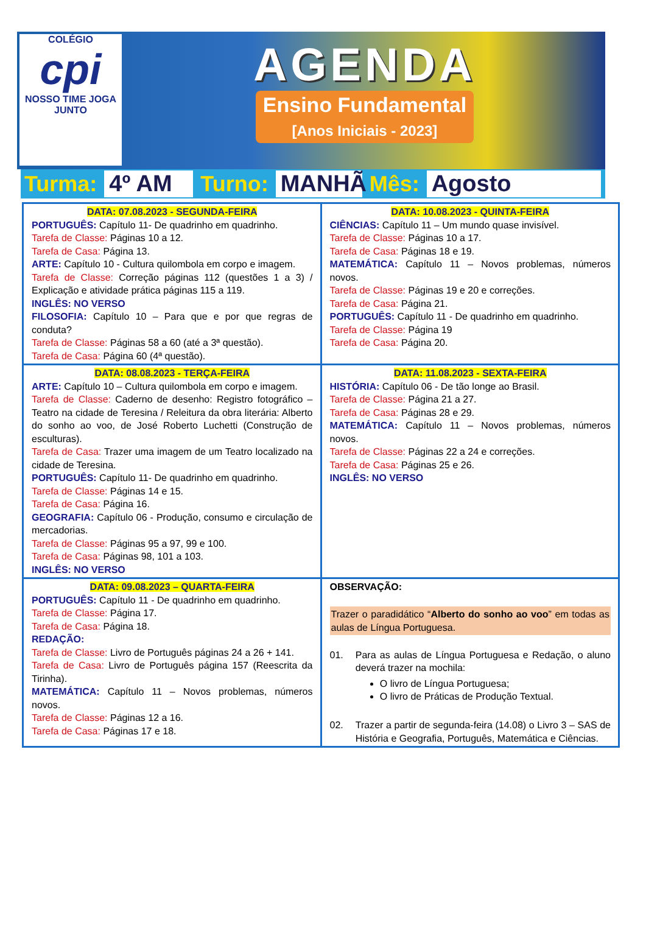COLÉGIO
cpi
NOSSO TIME JOGA JUNTO
AGENDA
Ensino Fundamental
[Anos Iniciais - 2023]
Turma: 4º AM Turno: MANHÃ Mês: Agosto
| DATA: 07.08.2023 - SEGUNDA-FEIRA PORTUGUÊS: Capítulo 11- De quadrinho em quadrinho. Tarefa de Classe: Páginas 10 a 12. Tarefa de Casa: Página 13. ARTE: Capítulo 10 - Cultura quilombola em corpo e imagem. Tarefa de Classe: Correção páginas 112 (questões 1 a 3) / Explicação e atividade prática páginas 115 a 119. INGLÊS: NO VERSO FILOSOFIA: Capítulo 10 – Para que e por que regras de conduta? Tarefa de Classe: Páginas 58 a 60 (até a 3ª questão). Tarefa de Casa: Página 60 (4ª questão). | DATA: 10.08.2023 - QUINTA-FEIRA CIÊNCIAS: Capítulo 11 – Um mundo quase invisível. Tarefa de Classe: Páginas 10 a 17. Tarefa de Casa: Páginas 18 e 19. MATEMÁTICA: Capítulo 11 – Novos problemas, números novos. Tarefa de Classe: Páginas 19 e 20 e correções. Tarefa de Casa: Página 21. PORTUGUÊS: Capítulo 11 - De quadrinho em quadrinho. Tarefa de Classe: Página 19 Tarefa de Casa: Página 20. |
| DATA: 08.08.2023 - TERÇA-FEIRA ARTE: Capítulo 10 – Cultura quilombola em corpo e imagem. Tarefa de Classe: Caderno de desenho: Registro fotográfico – Teatro na cidade de Teresina / Releitura da obra literária: Alberto do sonho ao voo, de José Roberto Luchetti (Construção de esculturas). Tarefa de Casa: Trazer uma imagem de um Teatro localizado na cidade de Teresina. PORTUGUÊS: Capítulo 11- De quadrinho em quadrinho. Tarefa de Classe: Páginas 14 e 15. Tarefa de Casa: Página 16. GEOGRAFIA: Capítulo 06 - Produção, consumo e circulação de mercadorias. Tarefa de Classe: Páginas 95 a 97, 99 e 100. Tarefa de Casa: Páginas 98, 101 a 103. INGLÊS: NO VERSO | DATA: 11.08.2023 - SEXTA-FEIRA HISTÓRIA: Capítulo 06 - De tão longe ao Brasil. Tarefa de Classe: Página 21 a 27. Tarefa de Casa: Páginas 28 e 29. MATEMÁTICA: Capítulo 11 – Novos problemas, números novos. Tarefa de Classe: Páginas 22 a 24 e correções. Tarefa de Casa: Páginas 25 e 26. INGLÊS: NO VERSO |
| DATA: 09.08.2023 – QUARTA-FEIRA PORTUGUÊS: Capítulo 11 - De quadrinho em quadrinho. Tarefa de Classe: Página 17. Tarefa de Casa: Página 18. REDAÇÃO: Tarefa de Classe: Livro de Português páginas 24 a 26 + 141. Tarefa de Casa: Livro de Português página 157 (Reescrita da Tirinha). MATEMÁTICA: Capítulo 11 – Novos problemas, números novos. Tarefa de Classe: Páginas 12 a 16. Tarefa de Casa: Páginas 17 e 18. | OBSERVAÇÃO: Trazer o paradidático “ Alberto do sonho ao voo ” em todas as aulas de Língua Portuguesa. 01. Para as aulas de Língua Portuguesa e Redação, o aluno deverá trazer na mochila: O livro de Língua Portuguesa; O livro de Práticas de Produção Textual. 02. Trazer a partir de segunda-feira (14.08) o Livro 3 – SAS de História e Geografia, Português, Matemática e Ciências. |